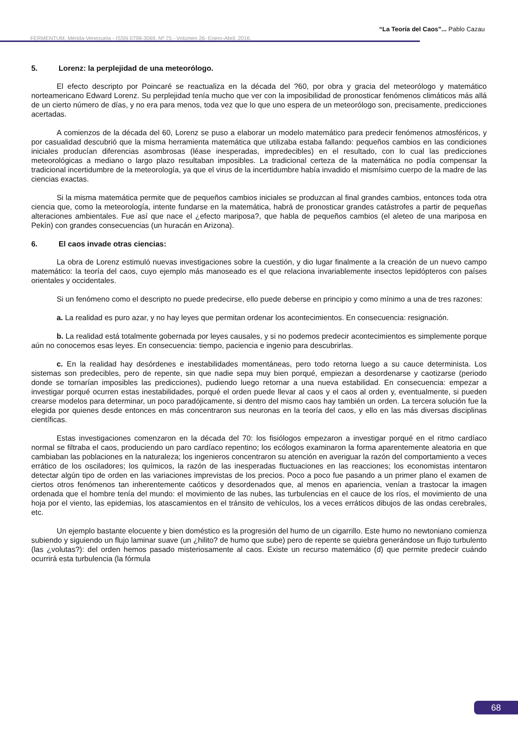“La Teoría del Caos”... Pablo Cazau
FERMENTUM, Mérida-Venezuela - ISSN 0798-3069, Nº 75 - Volúmen 26- Enero-Abril, 2016.
5. Lorenz: la perplejidad de una meteorólogo.
El efecto descripto por Poincaré se reactualiza en la década del ?60, por obra y gracia del meteorólogo y matemático norteamericano Edward Lorenz. Su perplejidad tenía mucho que ver con la imposibilidad de pronosticar fenómenos climáticos más allá de un cierto número de días, y no era para menos, toda vez que lo que uno espera de un meteorólogo son, precisamente, predicciones acertadas.
A comienzos de la década del 60, Lorenz se puso a elaborar un modelo matemático para predecir fenómenos atmosféricos, y por casualidad descubrió que la misma herramienta matemática que utilizaba estaba fallando: pequeños cambios en las condiciones iniciales producían diferencias asombrosas (léase inesperadas, impredecibles) en el resultado, con lo cual las predicciones meteorológicas a mediano o largo plazo resultaban imposibles. La tradicional certeza de la matemática no podía compensar la tradicional incertidumbre de la meteorología, ya que el virus de la incertidumbre había invadido el mismísimo cuerpo de la madre de las ciencias exactas.
Si la misma matemática permite que de pequeños cambios iniciales se produzcan al final grandes cambios, entonces toda otra ciencia que, como la meteorología, intente fundarse en la matemática, habrá de pronosticar grandes catástrofes a partir de pequeñas alteraciones ambientales. Fue así que nace el ¿efecto mariposa?, que habla de pequeños cambios (el aleteo de una mariposa en Pekín) con grandes consecuencias (un huracán en Arizona).
6. El caos invade otras ciencias:
La obra de Lorenz estimuló nuevas investigaciones sobre la cuestión, y dio lugar finalmente a la creación de un nuevo campo matemático: la teoría del caos, cuyo ejemplo más manoseado es el que relaciona invariablemente insectos lepidópteros con países orientales y occidentales.
Si un fenómeno como el descripto no puede predecirse, ello puede deberse en principio y como mínimo a una de tres razones:
a. La realidad es puro azar, y no hay leyes que permitan ordenar los acontecimientos. En consecuencia: resignación.
b. La realidad está totalmente gobernada por leyes causales, y si no podemos predecir acontecimientos es simplemente porque aún no conocemos esas leyes. En consecuencia: tiempo, paciencia e ingenio para descubrirlas.
c. En la realidad hay desórdenes e inestabilidades momentáneas, pero todo retorna luego a su cauce determinista. Los sistemas son predecibles, pero de repente, sin que nadie sepa muy bien porqué, empiezan a desordenarse y caotizarse (periodo donde se tornarían imposibles las predicciones), pudiendo luego retornar a una nueva estabilidad. En consecuencia: empezar a investigar porqué ocurren estas inestabilidades, porqué el orden puede llevar al caos y el caos al orden y, eventualmente, si pueden crearse modelos para determinar, un poco paradójicamente, si dentro del mismo caos hay también un orden. La tercera solución fue la elegida por quienes desde entonces en más concentraron sus neuronas en la teoría del caos, y ello en las más diversas disciplinas científicas.
Estas investigaciones comenzaron en la década del 70: los fisiólogos empezaron a investigar porqué en el ritmo cardíaco normal se filtraba el caos, produciendo un paro cardíaco repentino; los ecólogos examinaron la forma aparentemente aleatoria en que cambiaban las poblaciones en la naturaleza; los ingenieros concentraron su atención en averiguar la razón del comportamiento a veces errático de los osciladores; los químicos, la razón de las inesperadas fluctuaciones en las reacciones; los economistas intentaron detectar algún tipo de orden en las variaciones imprevistas de los precios. Poco a poco fue pasando a un primer plano el examen de ciertos otros fenómenos tan inherentemente caóticos y desordenados que, al menos en apariencia, venían a trastocar la imagen ordenada que el hombre tenía del mundo: el movimiento de las nubes, las turbulencias en el cauce de los ríos, el movimiento de una hoja por el viento, las epidemias, los atascamientos en el tránsito de vehículos, los a veces erráticos dibujos de las ondas cerebrales, etc.
Un ejemplo bastante elocuente y bien doméstico es la progresión del humo de un cigarrillo. Este humo no newtoniano comienza subiendo y siguiendo un flujo laminar suave (un ¿hilito? de humo que sube) pero de repente se quiebra generándose un flujo turbulento (las ¿volutas?): del orden hemos pasado misteriosamente al caos. Existe un recurso matemático (d) que permite predecir cuándo ocurrirá esta turbulencia (la fórmula
68